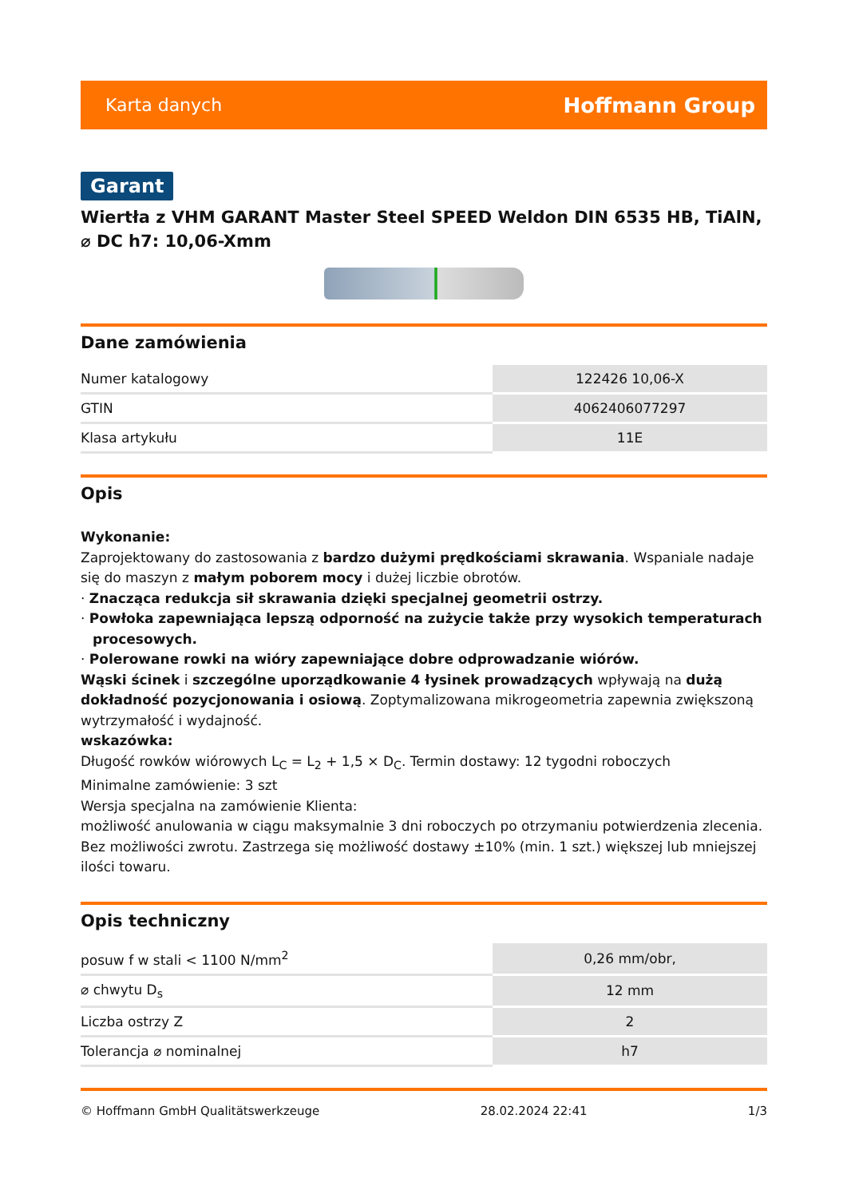Karta danych Hoffmann Group
Garant
Wiertła z VHM GARANT Master Steel SPEED Weldon DIN 6535 HB, TiAlN, ⌀ DC h7: 10,06-Xmm
Dane zamówienia
| Numer katalogowy | 122426 10,06-X |
| GTIN | 4062406077297 |
| Klasa artykułu | 11E |
Opis
Wykonanie:
Zaprojektowany do zastosowania z bardzo dużymi prędkościami skrawania. Wspaniale nadaje się do maszyn z małym poborem mocy i dużej liczbie obrotów.
· Znacząca redukcja sił skrawania dzięki specjalnej geometrii ostrzy.
· Powłoka zapewniająca lepszą odporność na zużycie także przy wysokich temperaturach procesowych.
· Polerowane rowki na wióry zapewniające dobre odprowadzanie wiórów.
Wąski ścinek i szczególne uporządkowanie 4 łysinek prowadzących wpływają na dużą dokładność pozycjonowania i osiową. Zoptymalizowana mikrogeometria zapewnia zwiększoną wytrzymałość i wydajność.
wskazówka:
Długość rowków wiórowych L<sub>C</sub> = L<sub>2</sub> + 1,5 × D<sub>C</sub>. Termin dostawy: 12 tygodni roboczych
Minimalne zamówienie: 3 szt
Wersja specjalna na zamówienie Klienta:
możliwość anulowania w ciągu maksymalnie 3 dni roboczych po otrzymaniu potwierdzenia zlecenia. Bez możliwości zwrotu. Zastrzega się możliwość dostawy ±10% (min. 1 szt.) większej lub mniejszej ilości towaru.
Opis techniczny
| posuw f w stali < 1100 N/mm<sup>2</sup> | 0,26 mm/obr, |
| ⌀ chwytu D<sub>s</sub> | 12 mm |
| Liczba ostrzy Z | 2 |
| Tolerancja ⌀ nominalnej | h7 |
© Hoffmann GmbH Qualitätswerkzeuge 28.02.2024 22:41 1/3